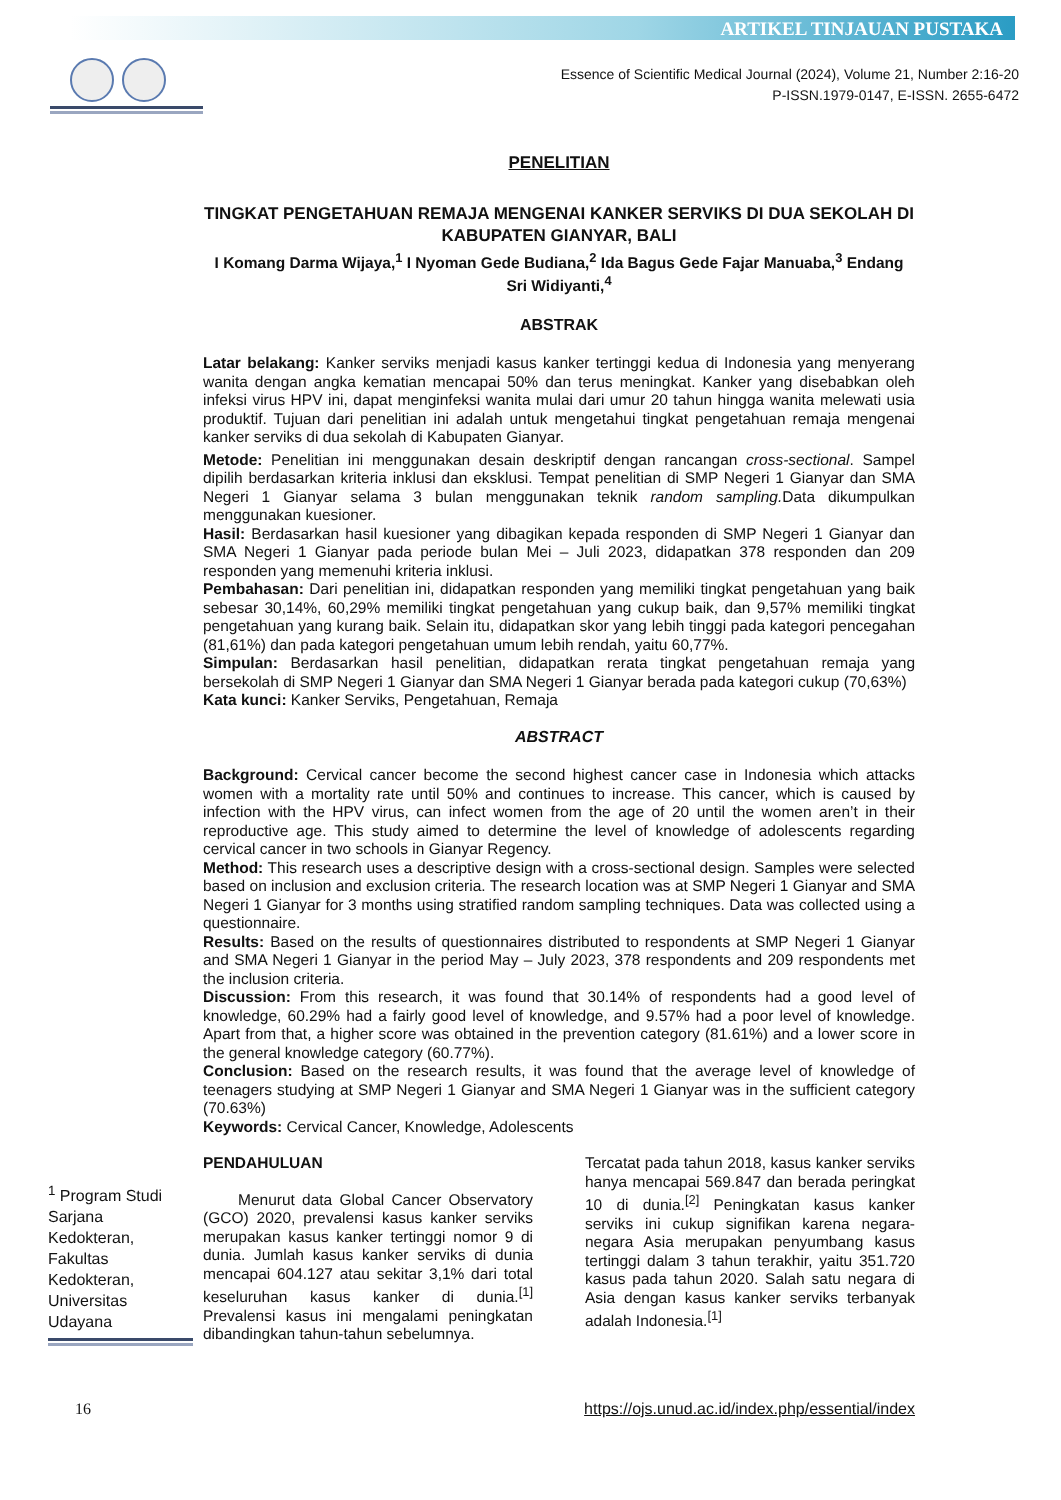ARTIKEL TINJAUAN PUSTAKA
Essence of Scientific Medical Journal (2024), Volume 21, Number 2:16-20
P-ISSN.1979-0147, E-ISSN. 2655-6472
PENELITIAN
TINGKAT PENGETAHUAN REMAJA MENGENAI KANKER SERVIKS DI DUA SEKOLAH DI KABUPATEN GIANYAR, BALI
I Komang Darma Wijaya,<sup>1</sup> I Nyoman Gede Budiana,<sup>2</sup> Ida Bagus Gede Fajar Manuaba,<sup>3</sup> Endang Sri Widiyanti,<sup>4</sup>
ABSTRAK
Latar belakang: Kanker serviks menjadi kasus kanker tertinggi kedua di Indonesia yang menyerang wanita dengan angka kematian mencapai 50% dan terus meningkat. Kanker yang disebabkan oleh infeksi virus HPV ini, dapat menginfeksi wanita mulai dari umur 20 tahun hingga wanita melewati usia produktif. Tujuan dari penelitian ini adalah untuk mengetahui tingkat pengetahuan remaja mengenai kanker serviks di dua sekolah di Kabupaten Gianyar.
Metode: Penelitian ini menggunakan desain deskriptif dengan rancangan cross-sectional. Sampel dipilih berdasarkan kriteria inklusi dan eksklusi. Tempat penelitian di SMP Negeri 1 Gianyar dan SMA Negeri 1 Gianyar selama 3 bulan menggunakan teknik random sampling. Data dikumpulkan menggunakan kuesioner.
Hasil: Berdasarkan hasil kuesioner yang dibagikan kepada responden di SMP Negeri 1 Gianyar dan SMA Negeri 1 Gianyar pada periode bulan Mei – Juli 2023, didapatkan 378 responden dan 209 responden yang memenuhi kriteria inklusi.
Pembahasan: Dari penelitian ini, didapatkan responden yang memiliki tingkat pengetahuan yang baik sebesar 30,14%, 60,29% memiliki tingkat pengetahuan yang cukup baik, dan 9,57% memiliki tingkat pengetahuan yang kurang baik. Selain itu, didapatkan skor yang lebih tinggi pada kategori pencegahan (81,61%) dan pada kategori pengetahuan umum lebih rendah, yaitu 60,77%.
Simpulan: Berdasarkan hasil penelitian, didapatkan rerata tingkat pengetahuan remaja yang bersekolah di SMP Negeri 1 Gianyar dan SMA Negeri 1 Gianyar berada pada kategori cukup (70,63%)
Kata kunci: Kanker Serviks, Pengetahuan, Remaja
ABSTRACT
Background: Cervical cancer become the second highest cancer case in Indonesia which attacks women with a mortality rate until 50% and continues to increase. This cancer, which is caused by infection with the HPV virus, can infect women from the age of 20 until the women aren’t in their reproductive age. This study aimed to determine the level of knowledge of adolescents regarding cervical cancer in two schools in Gianyar Regency.
Method: This research uses a descriptive design with a cross-sectional design. Samples were selected based on inclusion and exclusion criteria. The research location was at SMP Negeri 1 Gianyar and SMA Negeri 1 Gianyar for 3 months using stratified random sampling techniques. Data was collected using a questionnaire.
Results: Based on the results of questionnaires distributed to respondents at SMP Negeri 1 Gianyar and SMA Negeri 1 Gianyar in the period May – July 2023, 378 respondents and 209 respondents met the inclusion criteria.
Discussion: From this research, it was found that 30.14% of respondents had a good level of knowledge, 60.29% had a fairly good level of knowledge, and 9.57% had a poor level of knowledge. Apart from that, a higher score was obtained in the prevention category (81.61%) and a lower score in the general knowledge category (60.77%).
Conclusion: Based on the research results, it was found that the average level of knowledge of teenagers studying at SMP Negeri 1 Gianyar and SMA Negeri 1 Gianyar was in the sufficient category (70.63%)
Keywords: Cervical Cancer, Knowledge, Adolescents
PENDAHULUAN
Menurut data Global Cancer Observatory (GCO) 2020, prevalensi kasus kanker serviks merupakan kasus kanker tertinggi nomor 9 di dunia. Jumlah kasus kanker serviks di dunia mencapai 604.127 atau sekitar 3,1% dari total keseluruhan kasus kanker di dunia.<sup>[1]</sup> Prevalensi kasus ini mengalami peningkatan dibandingkan tahun-tahun sebelumnya.
Tercatat pada tahun 2018, kasus kanker serviks hanya mencapai 569.847 dan berada peringkat 10 di dunia.<sup>[2]</sup> Peningkatan kasus kanker serviks ini cukup signifikan karena negara-negara Asia merupakan penyumbang kasus tertinggi dalam 3 tahun terakhir, yaitu 351.720 kasus pada tahun 2020. Salah satu negara di Asia dengan kasus kanker serviks terbanyak adalah Indonesia.<sup>[1]</sup>
<sup>1</sup> Program Studi Sarjana Kedokteran, Fakultas Kedokteran, Universitas Udayana
16 https://ojs.unud.ac.id/index.php/essential/index